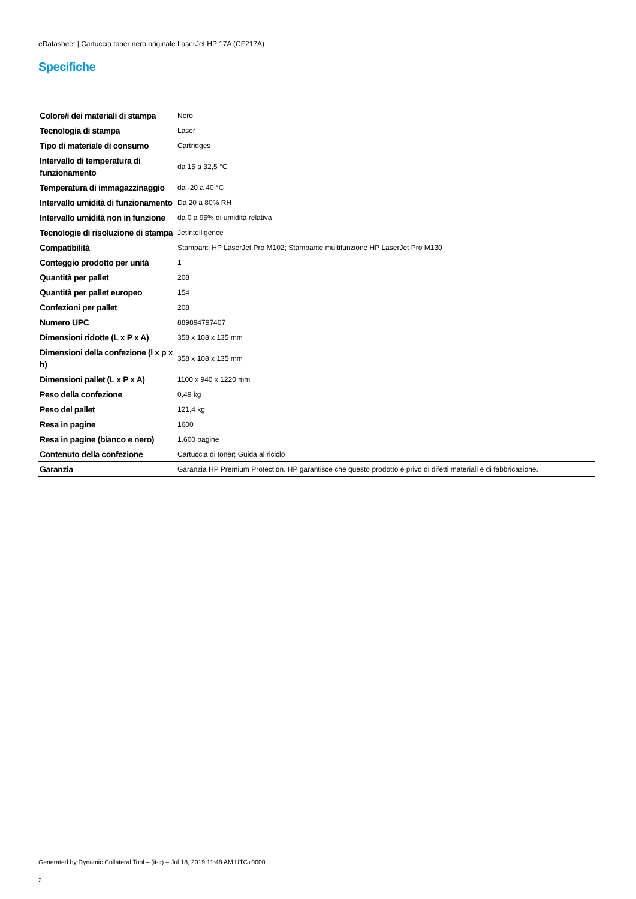eDatasheet | Cartuccia toner nero originale LaserJet HP 17A (CF217A)
Specifiche
| Colore/i dei materiali di stampa | Nero |
| Tecnologia di stampa | Laser |
| Tipo di materiale di consumo | Cartridges |
| Intervallo di temperatura di funzionamento | da 15 a 32,5 °C |
| Temperatura di immagazzinaggio | da -20 a 40 °C |
| Intervallo umidità di funzionamento | Da 20 a 80% RH |
| Intervallo umidità non in funzione | da 0 a 95% di umidità relativa |
| Tecnologie di risoluzione di stampa | JetIntelligence |
| Compatibilità | Stampanti HP LaserJet Pro M102; Stampante multifunzione HP LaserJet Pro M130 |
| Conteggio prodotto per unità | 1 |
| Quantità per pallet | 208 |
| Quantità per pallet europeo | 154 |
| Confezioni per pallet | 208 |
| Numero UPC | 889894797407 |
| Dimensioni ridotte (L x P x A) | 358 x 108 x 135 mm |
| Dimensioni della confezione (l x p x h) | 358 x 108 x 135 mm |
| Dimensioni pallet (L x P x A) | 1100 x 940 x 1220 mm |
| Peso della confezione | 0,49 kg |
| Peso del pallet | 121,4 kg |
| Resa in pagine | 1600 |
| Resa in pagine (bianco e nero) | 1.600 pagine |
| Contenuto della confezione | Cartuccia di toner; Guida al riciclo |
| Garanzia | Garanzia HP Premium Protection. HP garantisce che questo prodotto è privo di difetti materiali e di fabbricazione. |
Generated by Dynamic Collateral Tool – (it-it) – Jul 18, 2019 11:48 AM UTC+0000
2